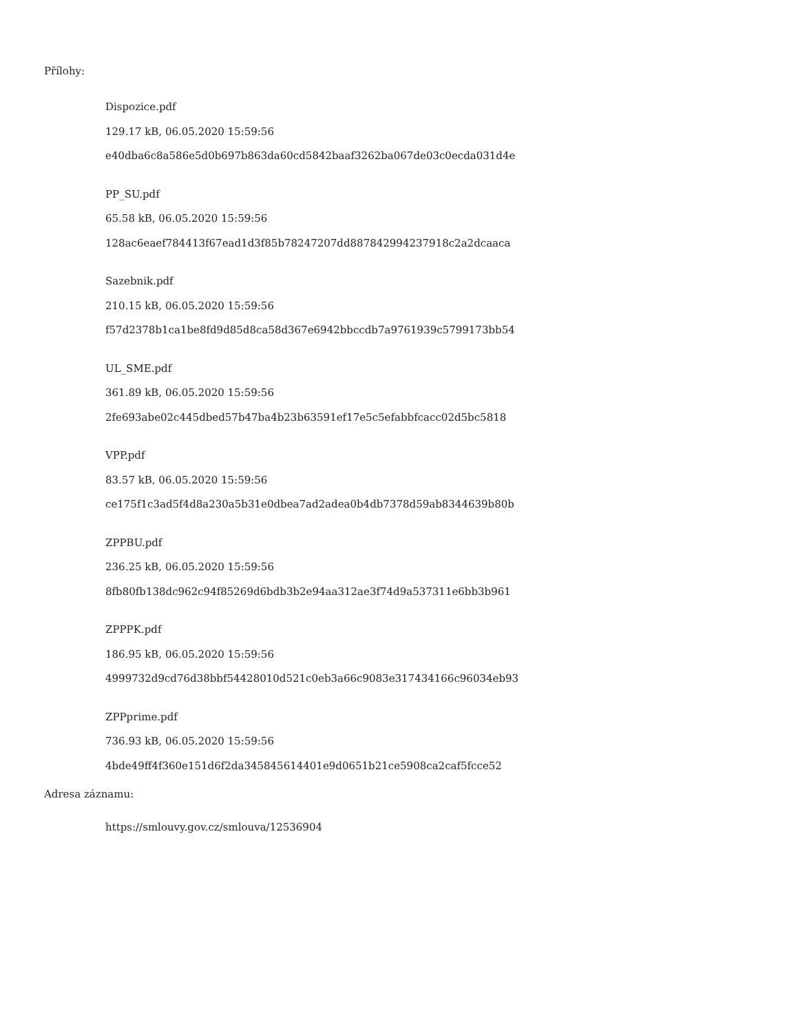Přílohy:
Dispozice.pdf
129.17 kB, 06.05.2020 15:59:56
e40dba6c8a586e5d0b697b863da60cd5842baaf3262ba067de03c0ecda031d4e
PP_SU.pdf
65.58 kB, 06.05.2020 15:59:56
128ac6eaef784413f67ead1d3f85b78247207dd887842994237918c2a2dcaaca
Sazebnik.pdf
210.15 kB, 06.05.2020 15:59:56
f57d2378b1ca1be8fd9d85d8ca58d367e6942bbccdb7a9761939c5799173bb54
UL_SME.pdf
361.89 kB, 06.05.2020 15:59:56
2fe693abe02c445dbed57b47ba4b23b63591ef17e5c5efabbfcacc02d5bc5818
VPP.pdf
83.57 kB, 06.05.2020 15:59:56
ce175f1c3ad5f4d8a230a5b31e0dbea7ad2adea0b4db7378d59ab8344639b80b
ZPPBU.pdf
236.25 kB, 06.05.2020 15:59:56
8fb80fb138dc962c94f85269d6bdb3b2e94aa312ae3f74d9a537311e6bb3b961
ZPPPK.pdf
186.95 kB, 06.05.2020 15:59:56
4999732d9cd76d38bbf54428010d521c0eb3a66c9083e317434166c96034eb93
ZPPprime.pdf
736.93 kB, 06.05.2020 15:59:56
4bde49ff4f360e151d6f2da345845614401e9d0651b21ce5908ca2caf5fcce52
Adresa záznamu:
https://smlouvy.gov.cz/smlouva/12536904